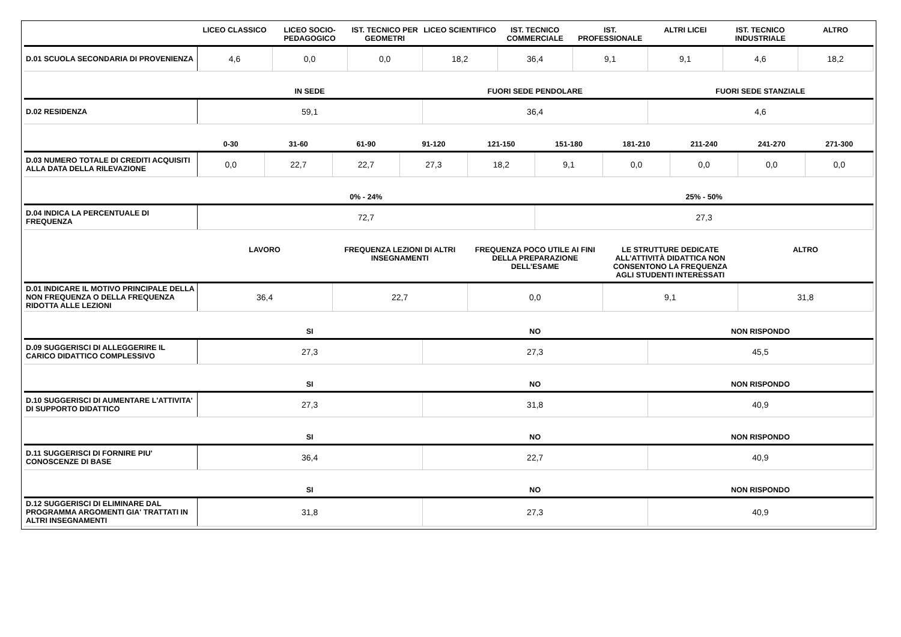| | LICEO CLASSICO | LICEO SOCIO-PEDAGOGICO | IST. TECNICO PER GEOMETRI | LICEO SCIENTIFICO | IST. TECNICO COMMERCIALE | IST. PROFESSIONALE | ALTRI LICEI | IST. TECNICO INDUSTRIALE | ALTRO |
| --- | --- | --- | --- | --- | --- | --- | --- | --- | --- |
| D.01 SCUOLA SECONDARIA DI PROVENIENZA | 4,6 | 0,0 | 0,0 | 18,2 | 36,4 | 9,1 | 9,1 | 4,6 | 18,2 |
| | IN SEDE | FUORI SEDE PENDOLARE | FUORI SEDE STANZIALE |
| --- | --- | --- | --- |
| D.02 RESIDENZA | 59,1 | 36,4 | 4,6 |
| | 0-30 | 31-60 | 61-90 | 91-120 | 121-150 | 151-180 | 181-210 | 211-240 | 241-270 | 271-300 |
| --- | --- | --- | --- | --- | --- | --- | --- | --- | --- | --- |
| D.03 NUMERO TOTALE DI CREDITI ACQUISITI ALLA DATA DELLA RILEVAZIONE | 0,0 | 22,7 | 22,7 | 27,3 | 18,2 | 9,1 | 0,0 | 0,0 | 0,0 | 0,0 |
| | 0% - 24% | 25% - 50% |
| --- | --- | --- |
| D.04 INDICA LA PERCENTUALE DI FREQUENZA | 72,7 | 27,3 |
| | LAVORO | FREQUENZA LEZIONI DI ALTRI INSEGNAMENTI | FREQUENZA POCO UTILE AI FINI DELLA PREPARAZIONE DELL’ESAME | LE STRUTTURE DEDICATE ALL’ATTIVITÀ DIDATTICA NON CONSENTONO LA FREQUENZA AGLI STUDENTI INTERESSATI | ALTRO |
| --- | --- | --- | --- | --- | --- |
| D.01 INDICARE IL MOTIVO PRINCIPALE DELLA NON FREQUENZA O DELLA FREQUENZA RIDOTTA ALLE LEZIONI | 36,4 | 22,7 | 0,0 | 9,1 | 31,8 |
| | SI | NO | NON RISPONDO |
| --- | --- | --- | --- |
| D.09 SUGGERISCI DI ALLEGGERIRE IL CARICO DIDATTICO COMPLESSIVO | 27,3 | 27,3 | 45,5 |
| | SI | NO | NON RISPONDO |
| --- | --- | --- | --- |
| D.10 SUGGERISCI DI AUMENTARE L'ATTIVITA' DI SUPPORTO DIDATTICO | 27,3 | 31,8 | 40,9 |
| | SI | NO | NON RISPONDO |
| --- | --- | --- | --- |
| D.11 SUGGERISCI DI FORNIRE PIU' CONOSCENZE DI BASE | 36,4 | 22,7 | 40,9 |
| | SI | NO | NON RISPONDO |
| --- | --- | --- | --- |
| D.12 SUGGERISCI DI ELIMINARE DAL PROGRAMMA ARGOMENTI GIA' TRATTATI IN ALTRI INSEGNAMENTI | 31,8 | 27,3 | 40,9 |